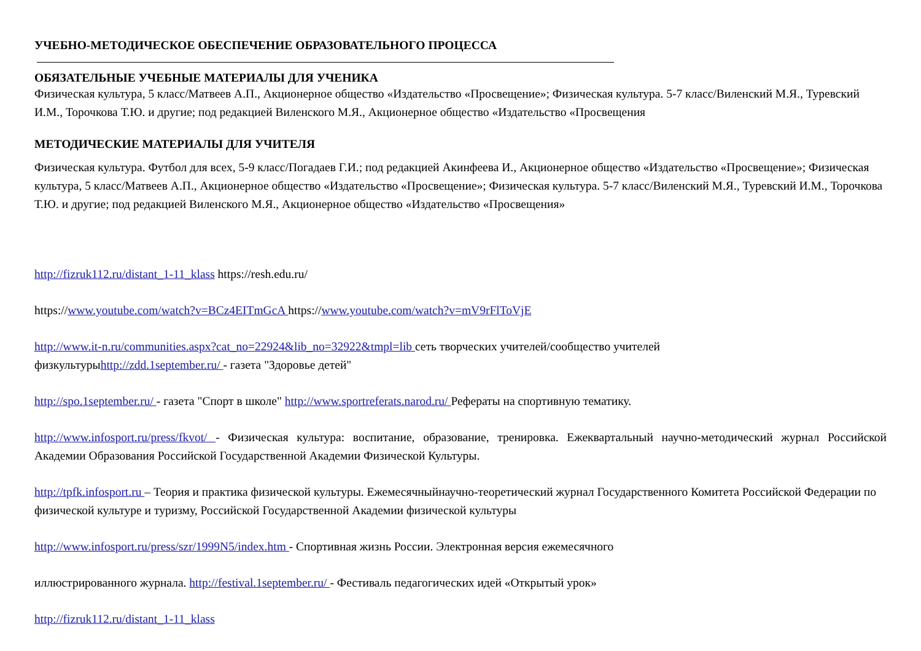УЧЕБНО-МЕТОДИЧЕСКОЕ ОБЕСПЕЧЕНИЕ ОБРАЗОВАТЕЛЬНОГО ПРОЦЕССА
ОБЯЗАТЕЛЬНЫЕ УЧЕБНЫЕ МАТЕРИАЛЫ ДЛЯ УЧЕНИКА
Физическая культура, 5 класс/Матвеев А.П., Акционерное общество «Издательство «Просвещение»; Физическая культура. 5-7 класс/Виленский М.Я., Туревский И.М., Торочкова Т.Ю. и другие; под редакцией Виленского М.Я., Акционерное общество «Издательство «Просвещения
МЕТОДИЧЕСКИЕ МАТЕРИАЛЫ ДЛЯ УЧИТЕЛЯ
Физическая культура. Футбол для всех, 5-9 класс/Погадаев Г.И.; под редакцией Акинфеева И., Акционерное общество «Издательство «Просвещение»; Физическая культура, 5 класс/Матвеев А.П., Акционерное общество «Издательство «Просвещение»; Физическая культура. 5-7 класс/Виленский М.Я., Туревский И.М., Торочкова Т.Ю. и другие; под редакцией Виленского М.Я., Акционерное общество «Издательство «Просвещения»
http://fizruk112.ru/distant_1-11_klass https://resh.edu.ru/
https://www.youtube.com/watch?v=BCz4EITmGcA https://www.youtube.com/watch?v=mV9rFlToVjE
http://www.it-n.ru/communities.aspx?cat_no=22924&lib_no=32922&tmpl=lib сеть творческих учителей/сообщество учителей
физкультурыhttp://zdd.1september.ru/ - газета "Здоровье детей"
http://spo.1september.ru/ - газета "Спорт в школе" http://www.sportreferats.narod.ru/ Рефераты на спортивную тематику.
http://www.infosport.ru/press/fkvot/ - Физическая культура: воспитание, образование, тренировка. Ежеквартальный научно-методический журнал Российской Академии Образования Российской Государственной Академии Физической Культуры.
http://tpfk.infosport.ru – Теория и практика физической культуры. Ежемесячныйнаучно-теоретический журнал Государственного Комитета Российской Федерации по физической культуре и туризму, Российской Государственной Академии физической культуры
http://www.infosport.ru/press/szr/1999N5/index.htm - Спортивная жизнь России. Электронная версия ежемесячного
иллюстрированного журнала. http://festival.1september.ru/ - Фестиваль педагогических идей «Открытый урок»
http://fizruk112.ru/distant_1-11_klass